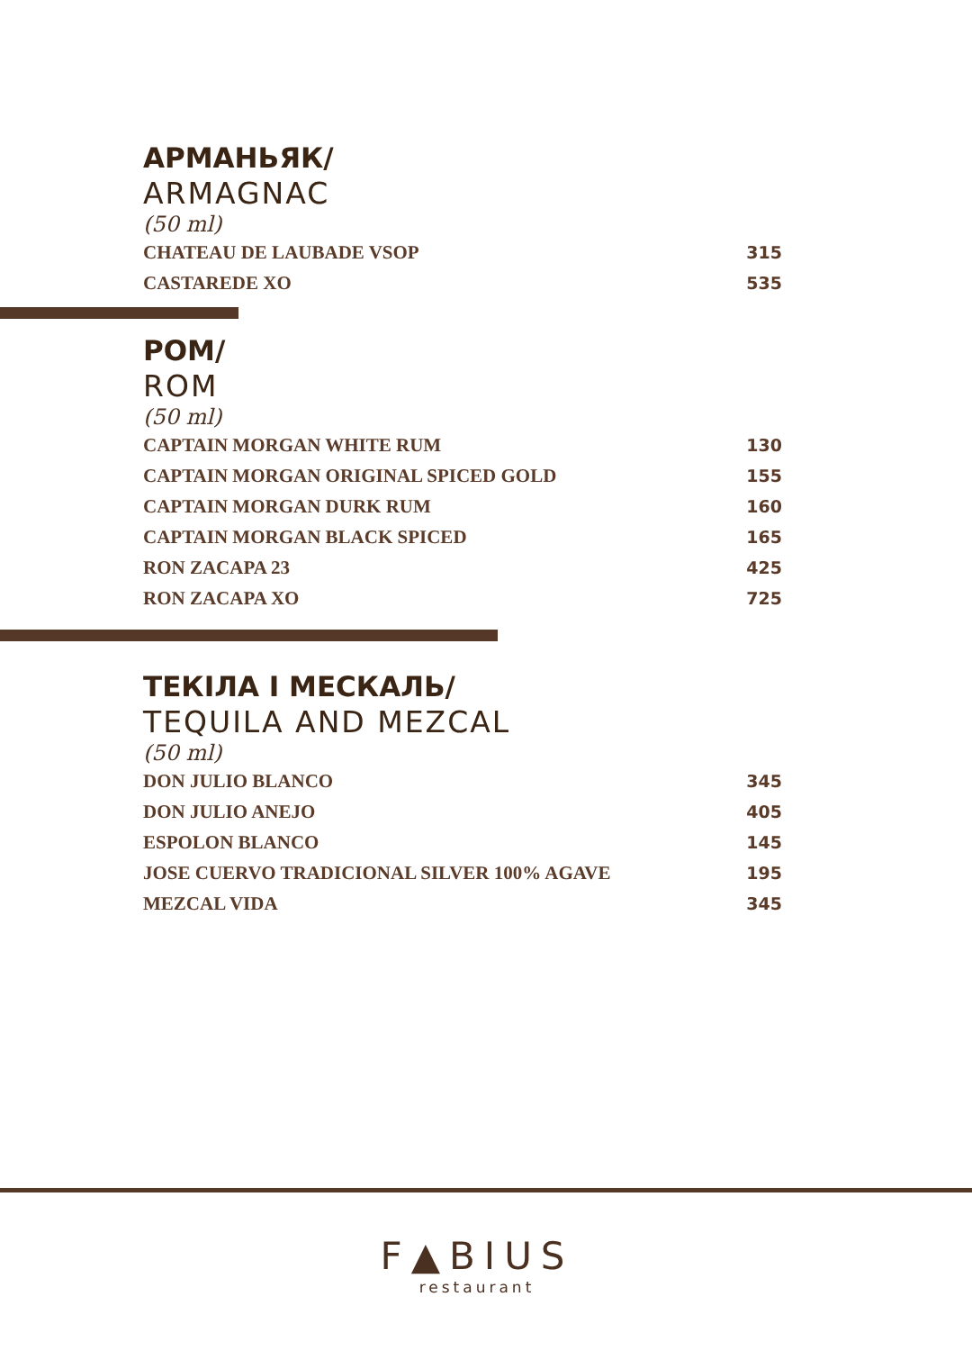АРМАНЬЯК/
ARMAGNAC
(50 ml)
| CHATEAU DE LAUBADE VSOP | 315 |
| CASTAREDE XO | 535 |
РОМ/
ROM
(50 ml)
| CAPTAIN MORGAN WHITE RUM | 130 |
| CAPTAIN MORGAN ORIGINAL SPICED GOLD | 155 |
| CAPTAIN MORGAN DURK RUM | 160 |
| CAPTAIN MORGAN BLACK SPICED | 165 |
| RON ZACAPA 23 | 425 |
| RON ZACAPA XO | 725 |
ТЕКІЛА І МЕСКАЛЬ/
TEQUILA AND MEZCAL
(50 ml)
| DON JULIO BLANCO | 345 |
| DON JULIO ANEJO | 405 |
| ESPOLON BLANCO | 145 |
| JOSE CUERVO TRADICIONAL SILVER 100% AGAVE | 195 |
| MEZCAL VIDA | 345 |
F▲BIUS
restaurant